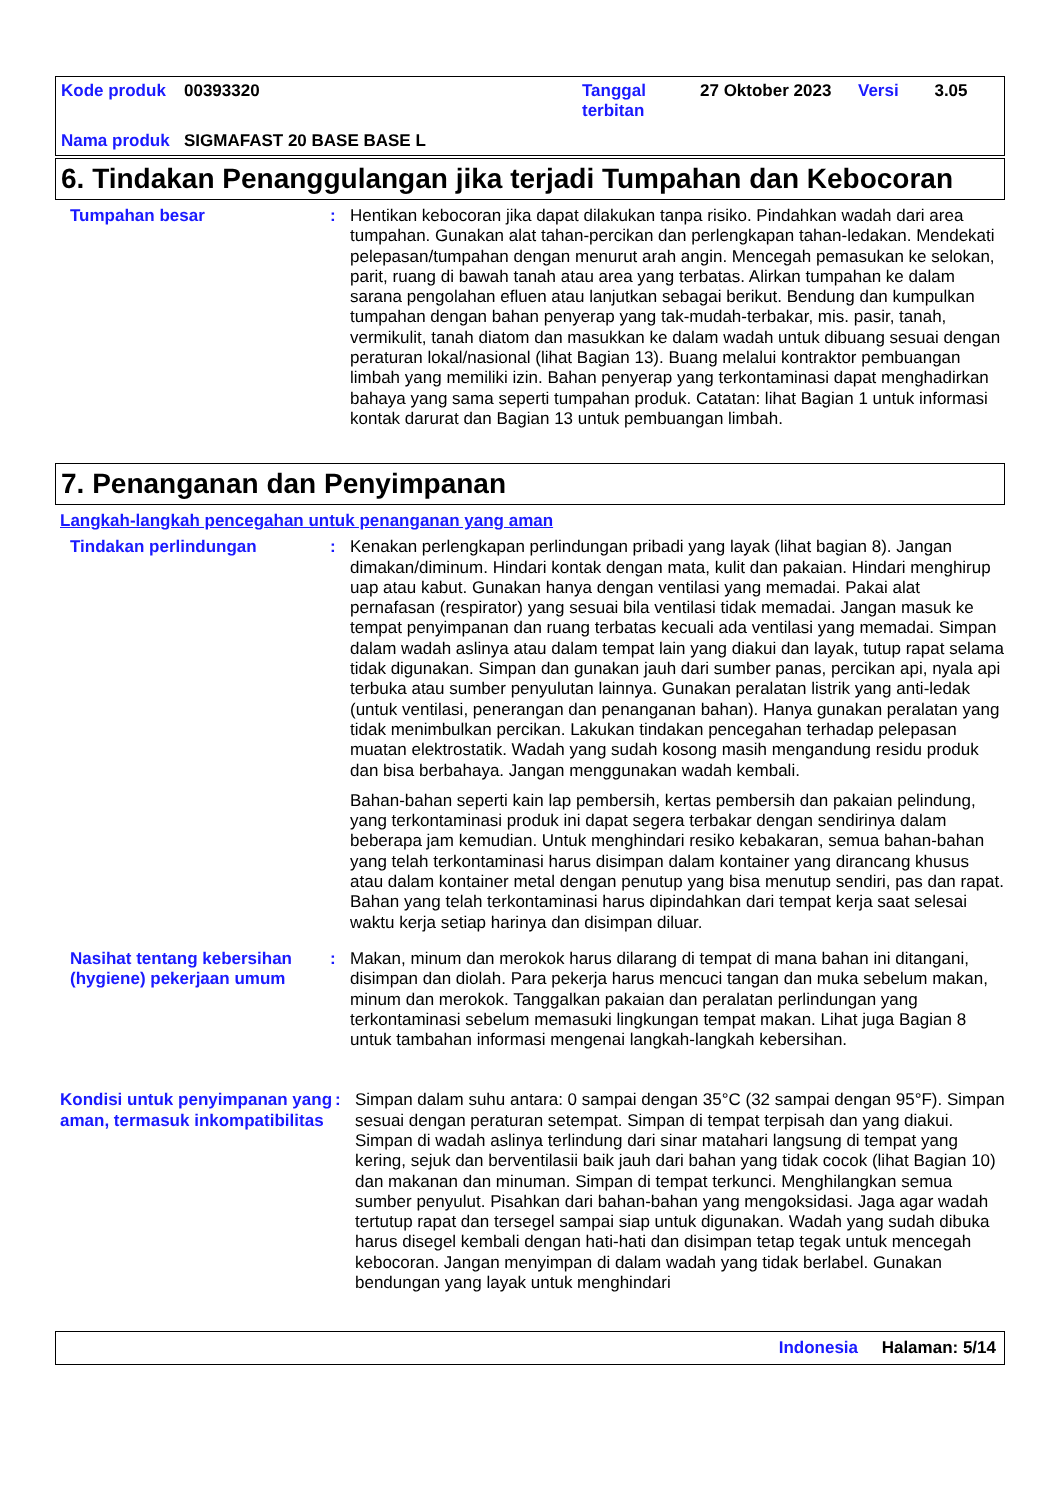| Kode produk | 00393320 | Tanggal terbitan | 27 Oktober 2023 | Versi | 3.05 |
| Nama produk | SIGMAFAST 20 BASE BASE L | | | | |
6. Tindakan Penanggulangan jika terjadi Tumpahan dan Kebocoran
Tumpahan besar : Hentikan kebocoran jika dapat dilakukan tanpa risiko. Pindahkan wadah dari area tumpahan. Gunakan alat tahan-percikan dan perlengkapan tahan-ledakan. Mendekati pelepasan/tumpahan dengan menurut arah angin. Mencegah pemasukan ke selokan, parit, ruang di bawah tanah atau area yang terbatas. Alirkan tumpahan ke dalam sarana pengolahan efluen atau lanjutkan sebagai berikut. Bendung dan kumpulkan tumpahan dengan bahan penyerap yang tak-mudah-terbakar, mis. pasir, tanah, vermikulit, tanah diatom dan masukkan ke dalam wadah untuk dibuang sesuai dengan peraturan lokal/nasional (lihat Bagian 13). Buang melalui kontraktor pembuangan limbah yang memiliki izin. Bahan penyerap yang terkontaminasi dapat menghadirkan bahaya yang sama seperti tumpahan produk. Catatan: lihat Bagian 1 untuk informasi kontak darurat dan Bagian 13 untuk pembuangan limbah.
7. Penanganan dan Penyimpanan
Langkah-langkah pencegahan untuk penanganan yang aman
Tindakan perlindungan : Kenakan perlengkapan perlindungan pribadi yang layak (lihat bagian 8). Jangan dimakan/diminum. Hindari kontak dengan mata, kulit dan pakaian. Hindari menghirup uap atau kabut. Gunakan hanya dengan ventilasi yang memadai. Pakai alat pernafasan (respirator) yang sesuai bila ventilasi tidak memadai. Jangan masuk ke tempat penyimpanan dan ruang terbatas kecuali ada ventilasi yang memadai. Simpan dalam wadah aslinya atau dalam tempat lain yang diakui dan layak, tutup rapat selama tidak digunakan. Simpan dan gunakan jauh dari sumber panas, percikan api, nyala api terbuka atau sumber penyulutan lainnya. Gunakan peralatan listrik yang anti-ledak (untuk ventilasi, penerangan dan penanganan bahan). Hanya gunakan peralatan yang tidak menimbulkan percikan. Lakukan tindakan pencegahan terhadap pelepasan muatan elektrostatik. Wadah yang sudah kosong masih mengandung residu produk dan bisa berbahaya. Jangan menggunakan wadah kembali.
Bahan-bahan seperti kain lap pembersih, kertas pembersih dan pakaian pelindung, yang terkontaminasi produk ini dapat segera terbakar dengan sendirinya dalam beberapa jam kemudian. Untuk menghindari resiko kebakaran, semua bahan-bahan yang telah terkontaminasi harus disimpan dalam kontainer yang dirancang khusus atau dalam kontainer metal dengan penutup yang bisa menutup sendiri, pas dan rapat. Bahan yang telah terkontaminasi harus dipindahkan dari tempat kerja saat selesai waktu kerja setiap harinya dan disimpan diluar.
Nasihat tentang kebersihan (hygiene) pekerjaan umum
: Makan, minum dan merokok harus dilarang di tempat di mana bahan ini ditangani, disimpan dan diolah. Para pekerja harus mencuci tangan dan muka sebelum makan, minum dan merokok. Tanggalkan pakaian dan peralatan perlindungan yang terkontaminasi sebelum memasuki lingkungan tempat makan. Lihat juga Bagian 8 untuk tambahan informasi mengenai langkah-langkah kebersihan.
Kondisi untuk penyimpanan yang aman, termasuk inkompatibilitas
: Simpan dalam suhu antara: 0 sampai dengan 35°C (32 sampai dengan 95°F). Simpan sesuai dengan peraturan setempat. Simpan di tempat terpisah dan yang diakui. Simpan di wadah aslinya terlindung dari sinar matahari langsung di tempat yang kering, sejuk dan berventilasii baik jauh dari bahan yang tidak cocok (lihat Bagian 10) dan makanan dan minuman. Simpan di tempat terkunci. Menghilangkan semua sumber penyulut. Pisahkan dari bahan-bahan yang mengoksidasi. Jaga agar wadah tertutup rapat dan tersegel sampai siap untuk digunakan. Wadah yang sudah dibuka harus disegel kembali dengan hati-hati dan disimpan tetap tegak untuk mencegah kebocoran. Jangan menyimpan di dalam wadah yang tidak berlabel. Gunakan bendungan yang layak untuk menghindari
Indonesia Halaman: 5/14